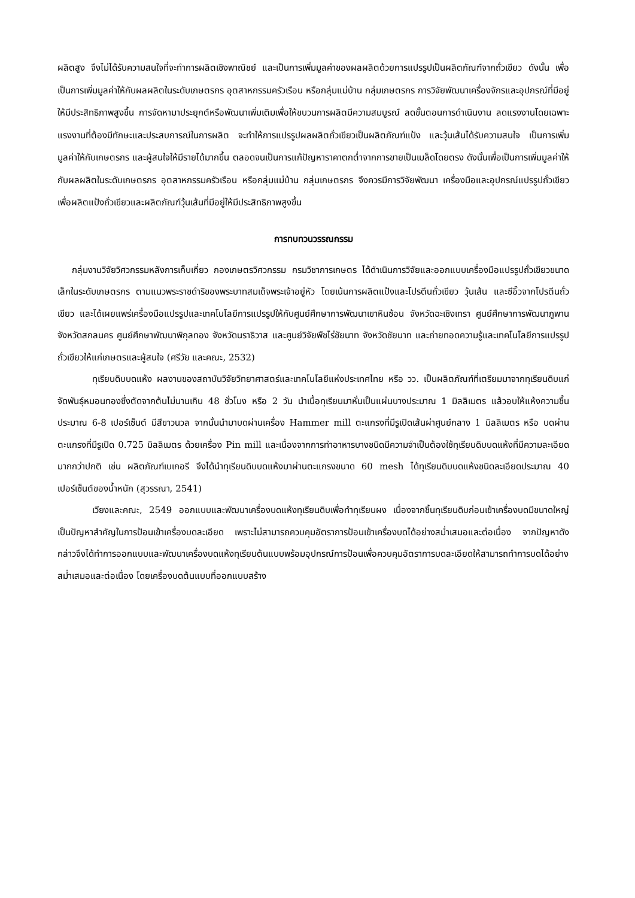ผลิตสูง จึงไม่ได้รับความสนใจที่จะทำการผลิตเชิงพาณิชย์ และเป็นการเพิ่มมูลค่าของผลผลิตด้วยการแปรรูปเป็นผลิตภัณฑ์จากถั่วเขียว ดังนั้น เพื่อเป็นการเพิ่มมูลค่าให้กับผลผลิตในระดับเกษตรกร อุตสาหกรรมครัวเรือน หรือกลุ่มแม่บ้าน กลุ่มเกษตรกร การวิจัยพัฒนาเครื่องจักรและอุปกรณ์ที่มีอยู่ให้มีประสิทธิภาพสูงขึ้น การจัดหามาประยุกต์หรือพัฒนาเพิ่มเติมเพื่อให้ขบวนการผลิตมีความสมบูรณ์ ลดขั้นตอนการดำเนินงาน ลดแรงงานโดยเฉพาะแรงงานที่ต้องมีทักษะและประสบการณ์ในการผลิต จะทำให้การแปรรูปผลผลิตถั่วเขียวเป็นผลิตภัณฑ์แป้ง และวุ้นเส้นได้รับความสนใจ เป็นการเพิ่มมูลค่าให้กับเกษตรกร และผู้สนใจให้มีรายได้มากขึ้น ตลอดจนเป็นการแก้ปัญหาราคาตกต่ำจากการขายเป็นเมล็ดโดยตรง ดังนั้นเพื่อเป็นการเพิ่มมูลค่าให้กับผลผลิตในระดับเกษตรกร อุตสาหกรรมครัวเรือน หรือกลุ่มแม่บ้าน กลุ่มเกษตรกร จึงควรมีการวิจัยพัฒนา เครื่องมือและอุปกรณ์แปรรูปถั่วเขียวเพื่อผลิตแป้งถั่วเขียวและผลิตภัณฑ์วุ้นเส้นที่มีอยู่ให้มีประสิทธิภาพสูงขึ้น
การทบทวนวรรณกรรม
กลุ่มงานวิจัยวิศวกรรมหลังการเก็บเกี่ยว กองเกษตรวิศวกรรม กรมวิชาการเกษตร ได้ดำเนินการวิจัยและออกแบบเครื่องมือแปรรูปถั่วเขียวขนาดเล็กในระดับเกษตรกร ตามแนวพระราชดำริของพระบาทสมเด็จพระเจ้าอยู่หัว โดยเน้นการผลิตแป้งและโปรตีนถั่วเขียว วุ้นเส้น และซีอิ๊วจากโปรตีนถั่วเขียว และได้เผยแพร่เครื่องมือแปรรูปและเทคโนโลยีการแปรรูปให้กับศูนย์ศึกษาการพัฒนาเขาหินซ้อน จังหวัดฉะเชิงเทรา ศูนย์ศึกษาการพัฒนาภูพาน จังหวัดสกลนคร ศูนย์ศึกษาพัฒนาพิกุลทอง จังหวัดนราธิวาส และศูนย์วิจัยพืชไร่ชัยนาท จังหวัดชัยนาท และถ่ายทอดความรู้และเทคโนโลยีการแปรรูปถั่วเขียวให้แก่เกษตรและผู้สนใจ (ศรีวัย และคณะ, 2532)
ทุเรียนดิบบดแห้ง ผลงานของสถาบันวิจัยวิทยาศาสตร์และเทคโนโลยีแห่งประเทศไทย หรือ วว. เป็นผลิตภัณฑ์ที่เตรียมมาจากทุเรียนดิบแก่จัดพันธุ์หมอนทองซึ่งตัดจากต้นไม่นานเกิน 48 ชั่วโมง หรือ 2 วัน นำเนื้อทุเรียนมาหั่นเป็นแผ่นบางประมาณ 1 มิลลิเมตร แล้วอบให้แห้งความชื้น ประมาณ 6-8 เปอร์เซ็นต์ มีสีขาวนวล จากนั้นนำมาบดผ่านเครื่อง Hammer mill ตะแกรงที่มีรูเปิดเส้นผ่าศูนย์กลาง 1 มิลลิเมตร หรือ บดผ่านตะแกรงที่มีรูเปิด 0.725 มิลลิเมตร ด้วยเครื่อง Pin mill และเนื่องจากการทำอาหารบางชนิดมีความจำเป็นต้องใช้ทุเรียนดิบบดแห้งที่มีความละเอียดมากกว่าปกติ เช่น ผลิตภัณฑ์เบเกอรี จึงได้นำทุเรียนดิบบดแห้งมาผ่านตะแกรงขนาด 60 mesh ได้ทุเรียนดิบบดแห้งชนิดละเอียดประมาณ 40 เปอร์เซ็นต์ของน้ำหนัก (สุวรรณา, 2541)
เวียงและคณะ, 2549 ออกแบบและพัฒนาเครื่องบดแห้งทุเรียนดิบเพื่อทำทุเรียนผง เนื่องจากชิ้นทุเรียนดิบก่อนเข้าเครื่องบดมีขนาดใหญ่ เป็นปัญหาสำคัญในการป้อนเข้าเครื่องบดละเอียด เพราะไม่สามารถควบคุมอัตราการป้อนเข้าเครื่องบดได้อย่างสม่ำเสมอและต่อเนื่อง จากปัญหาดังกล่าวจึงได้ทำการออกแบบและพัฒนาเครื่องบดแห้งทุเรียนต้นแบบพร้อมอุปกรณ์การป้อนเพื่อควบคุมอัตราการบดละเอียดให้สามารถทำการบดได้อย่างสม่ำเสมอและต่อเนื่อง โดยเครื่องบดต้นแบบที่ออกแบบสร้าง